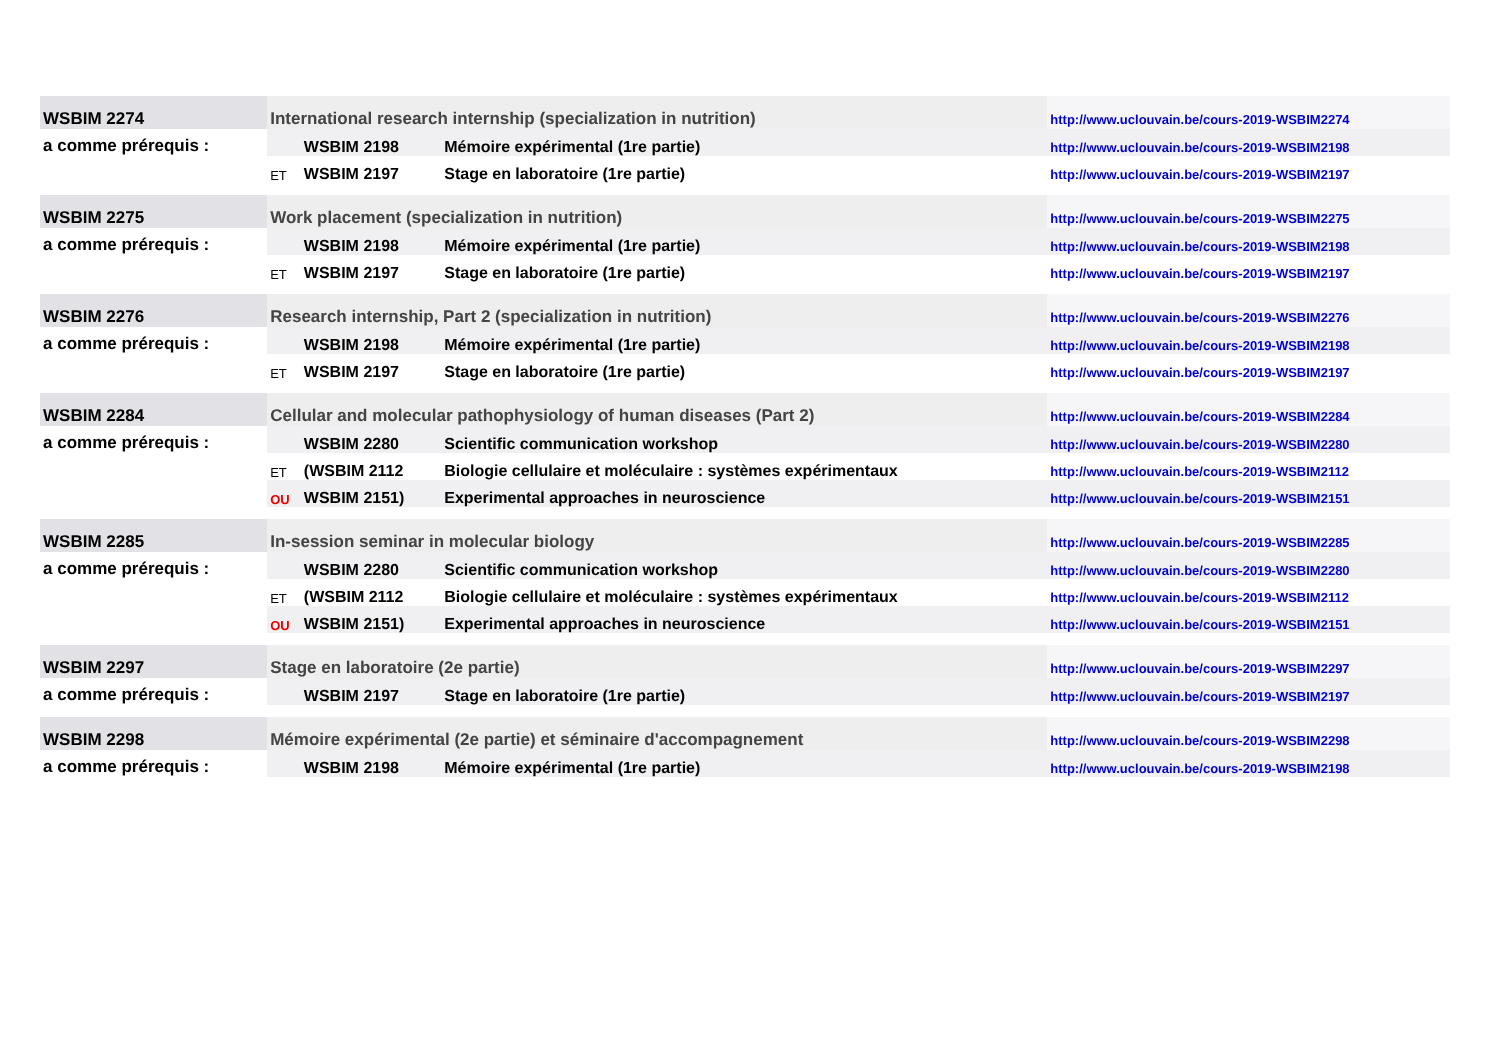| WSBIM 2274 | International research internship (specialization in nutrition) | | | http://www.uclouvain.be/cours-2019-WSBIM2274 |
| a comme prérequis : | | WSBIM 2198 | Mémoire expérimental (1re partie) | http://www.uclouvain.be/cours-2019-WSBIM2198 |
| | ET | WSBIM 2197 | Stage en laboratoire (1re partie) | http://www.uclouvain.be/cours-2019-WSBIM2197 |
| WSBIM 2275 | Work placement (specialization in nutrition) | | | http://www.uclouvain.be/cours-2019-WSBIM2275 |
| a comme prérequis : | | WSBIM 2198 | Mémoire expérimental (1re partie) | http://www.uclouvain.be/cours-2019-WSBIM2198 |
| | ET | WSBIM 2197 | Stage en laboratoire (1re partie) | http://www.uclouvain.be/cours-2019-WSBIM2197 |
| WSBIM 2276 | Research internship, Part 2 (specialization in nutrition) | | | http://www.uclouvain.be/cours-2019-WSBIM2276 |
| a comme prérequis : | | WSBIM 2198 | Mémoire expérimental (1re partie) | http://www.uclouvain.be/cours-2019-WSBIM2198 |
| | ET | WSBIM 2197 | Stage en laboratoire (1re partie) | http://www.uclouvain.be/cours-2019-WSBIM2197 |
| WSBIM 2284 | Cellular and molecular pathophysiology of human diseases (Part 2) | | | http://www.uclouvain.be/cours-2019-WSBIM2284 |
| a comme prérequis : | | WSBIM 2280 | Scientific communication workshop | http://www.uclouvain.be/cours-2019-WSBIM2280 |
| | ET | (WSBIM 2112 | Biologie cellulaire et moléculaire : systèmes expérimentaux | http://www.uclouvain.be/cours-2019-WSBIM2112 |
| | OU | WSBIM 2151) | Experimental approaches in neuroscience | http://www.uclouvain.be/cours-2019-WSBIM2151 |
| WSBIM 2285 | In-session seminar in molecular biology | | | http://www.uclouvain.be/cours-2019-WSBIM2285 |
| a comme prérequis : | | WSBIM 2280 | Scientific communication workshop | http://www.uclouvain.be/cours-2019-WSBIM2280 |
| | ET | (WSBIM 2112 | Biologie cellulaire et moléculaire : systèmes expérimentaux | http://www.uclouvain.be/cours-2019-WSBIM2112 |
| | OU | WSBIM 2151) | Experimental approaches in neuroscience | http://www.uclouvain.be/cours-2019-WSBIM2151 |
| WSBIM 2297 | Stage en laboratoire (2e partie) | | | http://www.uclouvain.be/cours-2019-WSBIM2297 |
| a comme prérequis : | | WSBIM 2197 | Stage en laboratoire (1re partie) | http://www.uclouvain.be/cours-2019-WSBIM2197 |
| WSBIM 2298 | Mémoire expérimental (2e partie) et séminaire d'accompagnement | | | http://www.uclouvain.be/cours-2019-WSBIM2298 |
| a comme prérequis : | | WSBIM 2198 | Mémoire expérimental (1re partie) | http://www.uclouvain.be/cours-2019-WSBIM2198 |